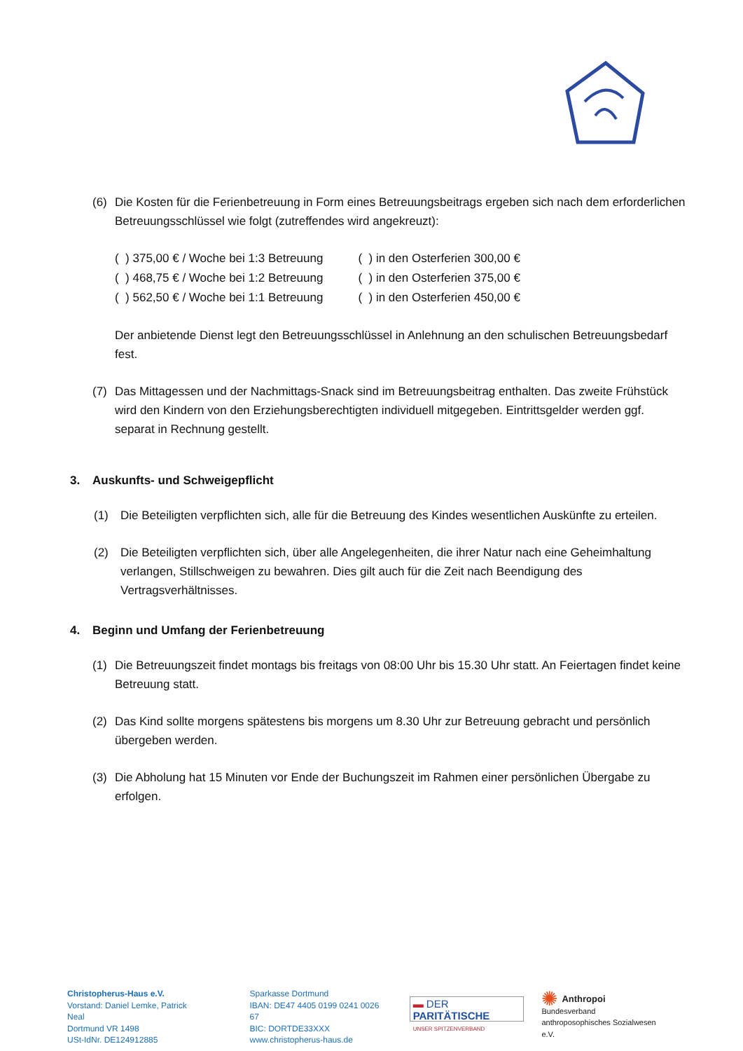(6) Die Kosten für die Ferienbetreuung in Form eines Betreuungsbeitrags ergeben sich nach dem erforderlichen Betreuungsschlüssel wie folgt (zutreffendes wird angekreuzt):
| ( ) 375,00 € / Woche bei 1:3 Betreuung | ( ) in den Osterferien 300,00 € |
| ( ) 468,75 € / Woche bei 1:2 Betreuung | ( ) in den Osterferien 375,00 € |
| ( ) 562,50 € / Woche bei 1:1 Betreuung | ( ) in den Osterferien 450,00 € |
Der anbietende Dienst legt den Betreuungsschlüssel in Anlehnung an den schulischen Betreuungsbedarf fest.
(7) Das Mittagessen und der Nachmittags-Snack sind im Betreuungsbeitrag enthalten. Das zweite Frühstück wird den Kindern von den Erziehungsberechtigten individuell mitgegeben. Eintrittsgelder werden ggf. separat in Rechnung gestellt.
3. Auskunfts- und Schweigepflicht
(1) Die Beteiligten verpflichten sich, alle für die Betreuung des Kindes wesentlichen Auskünfte zu erteilen.
(2) Die Beteiligten verpflichten sich, über alle Angelegenheiten, die ihrer Natur nach eine Geheimhaltung verlangen, Stillschweigen zu bewahren. Dies gilt auch für die Zeit nach Beendigung des Vertragsverhältnisses.
4. Beginn und Umfang der Ferienbetreuung
(1) Die Betreuungszeit findet montags bis freitags von 08:00 Uhr bis 15.30 Uhr statt. An Feiertagen findet keine Betreuung statt.
(2) Das Kind sollte morgens spätestens bis morgens um 8.30 Uhr zur Betreuung gebracht und persönlich übergeben werden.
(3) Die Abholung hat 15 Minuten vor Ende der Buchungszeit im Rahmen einer persönlichen Übergabe zu erfolgen.
Christopherus-Haus e.V.
Vorstand: Daniel Lemke, Patrick Neal
Dortmund VR 1498
USt-IdNr. DE124912885
Sparkasse Dortmund
IBAN: DE47 4405 0199 0241 0026 67
BIC: DORTDE33XXX
www.christopherus-haus.de
▬ DER PARITÄTISCHE
UNSER SPITZENVERBAND
✺ Anthropoi
Bundesverband
anthroposophisches Sozialwesen e.V.